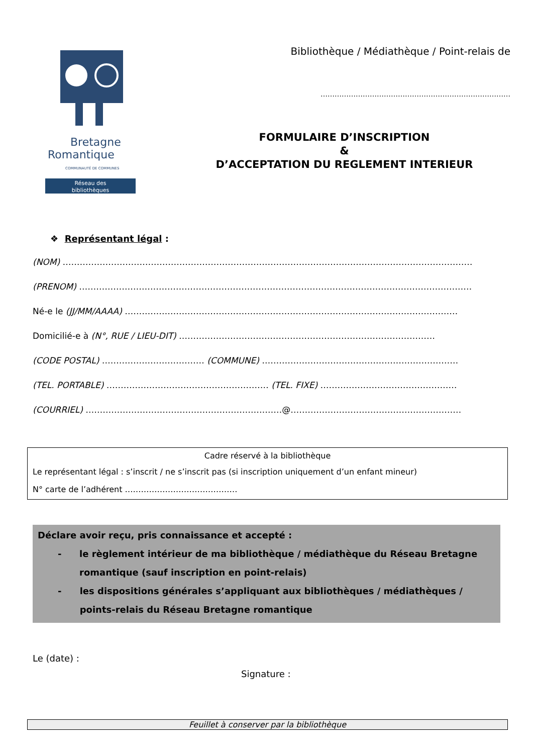Bretagne
Romantique
COMMUNAUTÉ DE COMMUNES
Réseau des
bibliothèques
Bibliothèque / Médiathèque / Point-relais de
………………………………………………………………………
FORMULAIRE D’INSCRIPTION
&
D’ACCEPTATION DU REGLEMENT INTERIEUR
❖ Représentant légal :
(NOM) ………………………………………………………………………………………………………………………………
(PRENOM) …………………………………………………………………………………………………………………………
Né-e le (JJ/MM/AAAA) ………………………………………………………………………………………………………
Domicilié-e à (N°, RUE / LIEU-DIT) ………………………………………………………………………………
(CODE POSTAL) ……………………………… (COMMUNE) ……………………………………………………………
(TEL. PORTABLE) ………………………………………………… (TEL. FIXE) …………………………………………
(COURRIEL) ……………………………………………………………@……………………………………………………
Cadre réservé à la bibliothèque
Le représentant légal : s’inscrit / ne s’inscrit pas (si inscription uniquement d’un enfant mineur)
N° carte de l’adhérent ……………………………………
Déclare avoir reçu, pris connaissance et accepté :
- le règlement intérieur de ma bibliothèque / médiathèque du Réseau Bretagne romantique (sauf inscription en point-relais)
- les dispositions générales s’appliquant aux bibliothèques / médiathèques / points-relais du Réseau Bretagne romantique
Le (date) :
Signature :
Feuillet à conserver par la bibliothèque